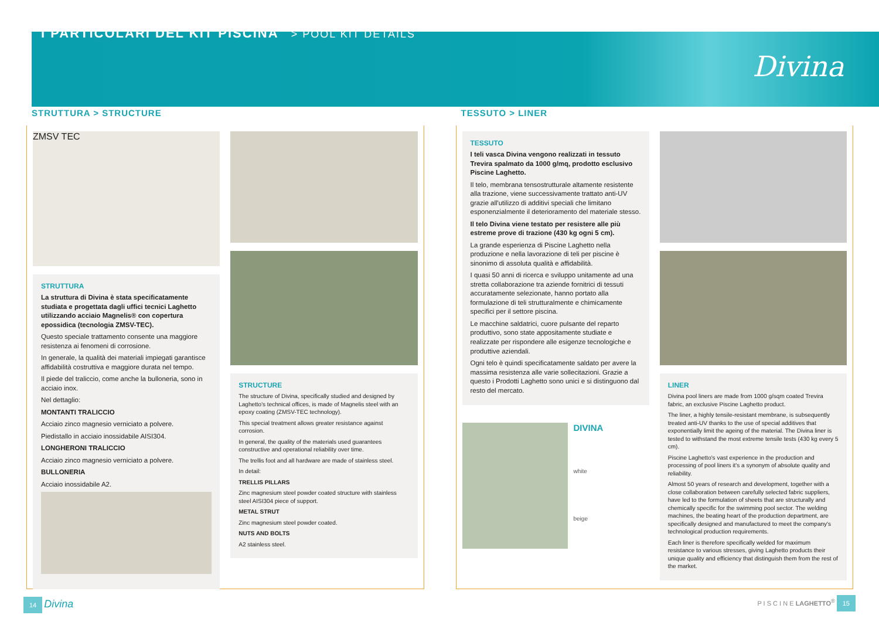I PARTICOLARI DEL KIT PISCINA > POOL KIT DETAILS
Divina
STRUTTURA > STRUCTURE
ZMSV TEC
STRUTTURA
La struttura di Divina è stata specificatamente studiata e progettata dagli uffici tecnici Laghetto utilizzando acciaio Magnelis® con copertura epossidica (tecnologia ZMSV-TEC).
Questo speciale trattamento consente una maggiore resistenza ai fenomeni di corrosione.
In generale, la qualità dei materiali impiegati garantisce affidabilità costruttiva e maggiore durata nel tempo.
Il piede del traliccio, come anche la bulloneria, sono in acciaio inox.
Nel dettaglio:
MONTANTI TRALICCIO
Acciaio zinco magnesio verniciato a polvere.
Piedistallo in acciaio inossidabile AISI304.
LONGHERONI TRALICCIO
Acciaio zinco magnesio verniciato a polvere.
BULLONERIA
Acciaio inossidabile A2.
STRUCTURE
The structure of Divina, specifically studied and designed by Laghetto's technical offices, is made of Magnelis steel with an epoxy coating (ZMSV-TEC technology).
This special treatment allows greater resistance against corrosion.
In general, the quality of the materials used guarantees constructive and operational reliability over time.
The trellis foot and all hardware are made of stainless steel.
In detail:
TRELLIS PILLARS
Zinc magnesium steel powder coated structure with stainless steel AISI304 piece of support.
METAL STRUT
Zinc magnesium steel powder coated.
NUTS AND BOLTS
A2 stainless steel.
TESSUTO > LINER
TESSUTO
I teli vasca Divina vengono realizzati in tessuto Trevira spalmato da 1000 g/mq, prodotto esclusivo Piscine Laghetto.
Il telo, membrana tensostrutturale altamente resistente alla trazione, viene successivamente trattato anti-UV grazie all'utilizzo di additivi speciali che limitano esponenzialmente il deterioramento del materiale stesso.
Il telo Divina viene testato per resistere alle più estreme prove di trazione (430 kg ogni 5 cm).
La grande esperienza di Piscine Laghetto nella produzione e nella lavorazione di teli per piscine è sinonimo di assoluta qualità e affidabilità.
I quasi 50 anni di ricerca e sviluppo unitamente ad una stretta collaborazione tra aziende fornitrici di tessuti accuratamente selezionate, hanno portato alla formulazione di teli strutturalmente e chimicamente specifici per il settore piscina.
Le macchine saldatrici, cuore pulsante del reparto produttivo, sono state appositamente studiate e realizzate per rispondere alle esigenze tecnologiche e produttive aziendali.
Ogni telo è quindi specificatamente saldato per avere la massima resistenza alle varie sollecitazioni. Grazie a questo i Prodotti Laghetto sono unici e si distinguono dal resto del mercato.
DIVINA
white
beige
LINER
Divina pool liners are made from 1000 g/sqm coated Trevira fabric, an exclusive Piscine Laghetto product.
The liner, a highly tensile-resistant membrane, is subsequently treated anti-UV thanks to the use of special additives that exponentially limit the ageing of the material. The Divina liner is tested to withstand the most extreme tensile tests (430 kg every 5 cm).
Piscine Laghetto's vast experience in the production and processing of pool liners it's a synonym of absolute quality and reliability.
Almost 50 years of research and development, together with a close collaboration between carefully selected fabric suppliers, have led to the formulation of sheets that are structurally and chemically specific for the swimming pool sector. The welding machines, the beating heart of the production department, are specifically designed and manufactured to meet the company's technological production requirements.
Each liner is therefore specifically welded for maximum resistance to various stresses, giving Laghetto products their unique quality and efficiency that distinguish them from the rest of the market.
14 Divina P I S C I N E LAGHETTO<sup>®</sup> 15